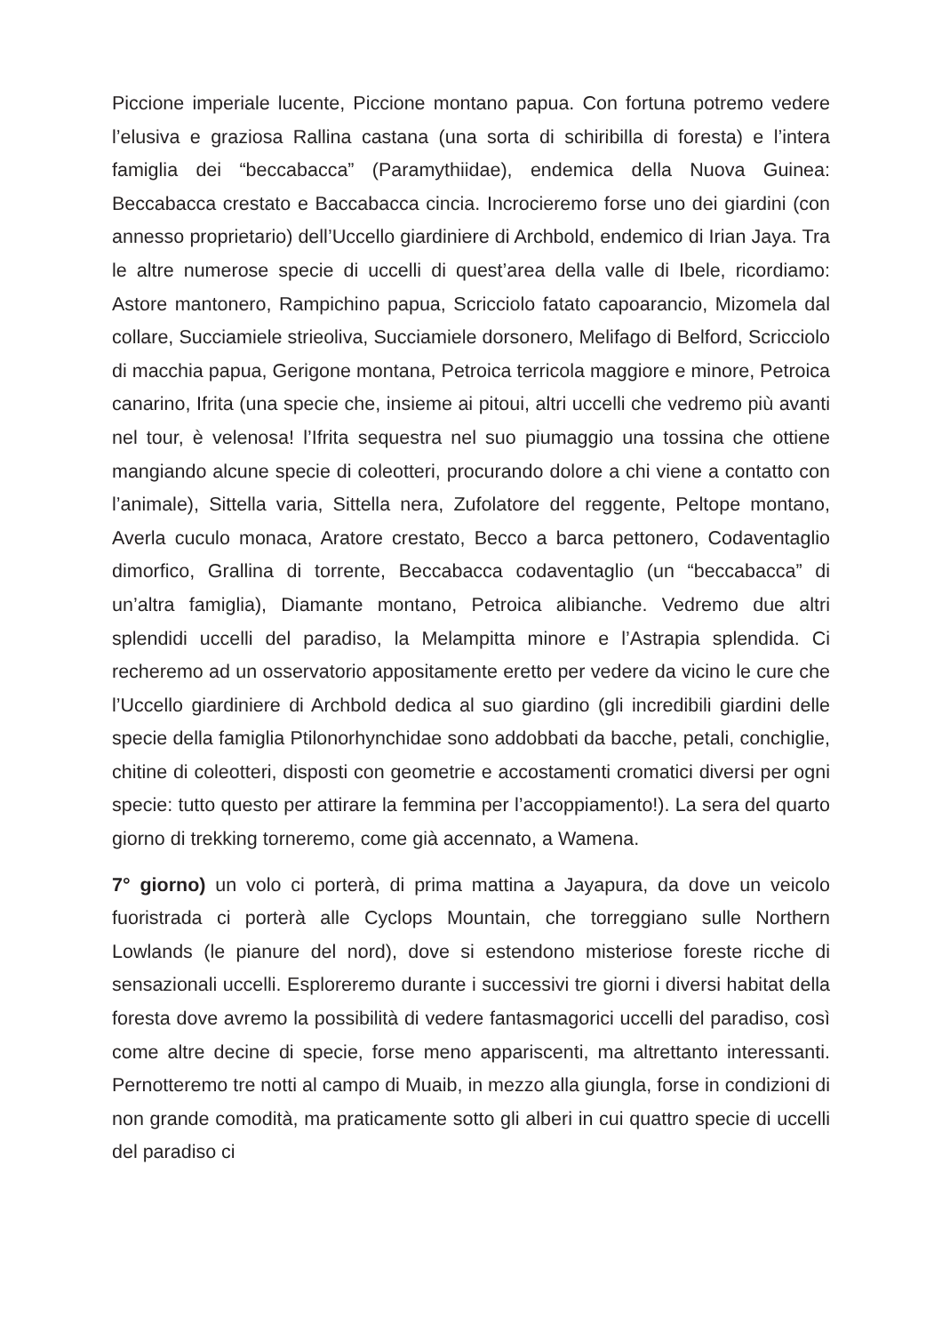Piccione imperiale lucente, Piccione montano papua. Con fortuna potremo vedere l’elusiva e graziosa Rallina castana (una sorta di schiribilla di foresta) e l’intera famiglia dei “beccabacca” (Paramythiidae), endemica della Nuova Guinea: Beccabacca crestato e Baccabacca cincia. Incrocieremo forse uno dei giardini (con annesso proprietario) dell’Uccello giardiniere di Archbold, endemico di Irian Jaya. Tra le altre numerose specie di uccelli di quest’area della valle di Ibele, ricordiamo: Astore mantonero, Rampichino papua, Scricciolo fatato capoarancio, Mizomela dal collare, Succiamiele strieoliva, Succiamiele dorsonero, Melifago di Belford, Scricciolo di macchia papua, Gerigone montana, Petroica terricola maggiore e minore, Petroica canarino, Ifrita (una specie che, insieme ai pitoui, altri uccelli che vedremo più avanti nel tour, è velenosa! l’Ifrita sequestra nel suo piumaggio una tossina che ottiene mangiando alcune specie di coleotteri, procurando dolore a chi viene a contatto con l’animale), Sittella varia, Sittella nera, Zufolatore del reggente, Peltope montano, Averla cuculo monaca, Aratore crestato, Becco a barca pettonero, Codaventaglio dimorfico, Grallina di torrente, Beccabacca codaventaglio (un “beccabacca” di un’altra famiglia), Diamante montano, Petroica alibianche. Vedremo due altri splendidi uccelli del paradiso, la Melampitta minore e l’Astrapia splendida. Ci recheremo ad un osservatorio appositamente eretto per vedere da vicino le cure che l’Uccello giardiniere di Archbold dedica al suo giardino (gli incredibili giardini delle specie della famiglia Ptilonorhynchidae sono addobbati da bacche, petali, conchiglie, chitine di coleotteri, disposti con geometrie e accostamenti cromatici diversi per ogni specie: tutto questo per attirare la femmina per l’accoppiamento!). La sera del quarto giorno di trekking torneremo, come già accennato, a Wamena.
7° giorno) un volo ci porterà, di prima mattina a Jayapura, da dove un veicolo fuoristrada ci porterà alle Cyclops Mountain, che torreggiano sulle Northern Lowlands (le pianure del nord), dove si estendono misteriose foreste ricche di sensazionali uccelli. Esploreremo durante i successivi tre giorni i diversi habitat della foresta dove avremo la possibilità di vedere fantasmagorici uccelli del paradiso, così come altre decine di specie, forse meno appariscenti, ma altrettanto interessanti. Pernotteremo tre notti al campo di Muaib, in mezzo alla giungla, forse in condizioni di non grande comodità, ma praticamente sotto gli alberi in cui quattro specie di uccelli del paradiso ci